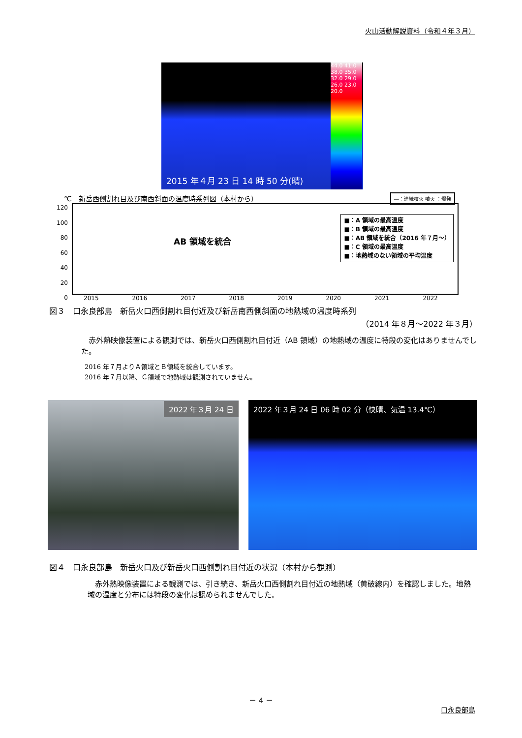火山活動解説資料（令和４年３月）
2015 年４月 23 日 14 時 50 分(晴)
44.0 41.0 38.0 35.0 32.0 29.0 26.0 23.0 20.0
―：連続噴火 噴火 ：爆発
℃　新岳西側割れ目及び南西斜面の温度時系列図（本村から）
AB 領域を統合
■：A 領域の最高温度
■：B 領域の最高温度
■：AB 領域を統合（2016 年７月～）
■：C 領域の最高温度
■：地熱域のない領域の平均温度
120
100
80
60
40
20
0
2015 2016 2017 2018 2019 2020 2021 2022
図３　口永良部島　新岳火口西側割れ目付近及び新岳南西側斜面の地熱域の温度時系列
（2014 年８月～2022 年３月）
　赤外熱映像装置による観測では、新岳火口西側割れ目付近（AB 領域）の地熱域の温度に特段の変化はありませんでした。
2016 年７月よりＡ領域とＢ領域を統合しています。
2016 年７月以降、Ｃ領域で地熱域は観測されていません。
2022 年３月 24 日
2022 年３月 24 日 06 時 02 分（快晴、気温 13.4℃）
図４　口永良部島　新岳火口及び新岳火口西側割れ目付近の状況（本村から観測）
　赤外熱映像装置による観測では、引き続き、新岳火口西側割れ目付近の地熱域（黄破線内）を確認しました。地熱域の温度と分布には特段の変化は認められませんでした。
－ 4 －
口永良部島